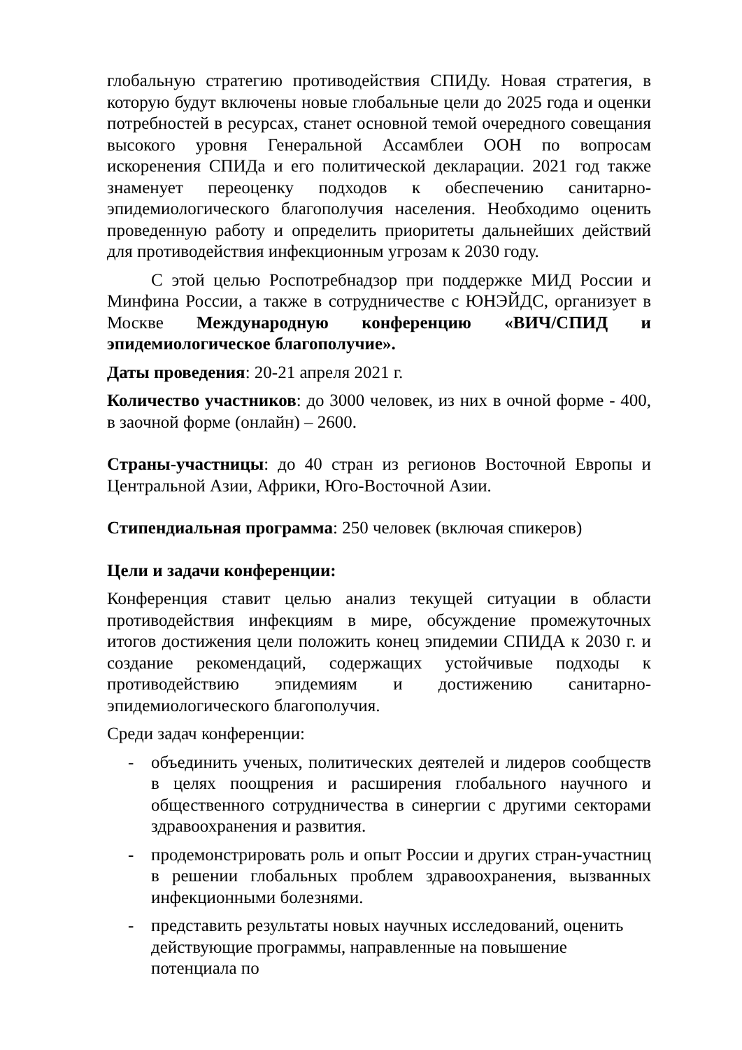глобальную стратегию противодействия СПИДу. Новая стратегия, в которую будут включены новые глобальные цели до 2025 года и оценки потребностей в ресурсах, станет основной темой очередного совещания высокого уровня Генеральной Ассамблеи ООН по вопросам искоренения СПИДа и его политической декларации. 2021 год также знаменует переоценку подходов к обеспечению санитарно-эпидемиологического благополучия населения. Необходимо оценить проведенную работу и определить приоритеты дальнейших действий для противодействия инфекционным угрозам к 2030 году.
С этой целью Роспотребнадзор при поддержке МИД России и Минфина России, а также в сотрудничестве с ЮНЭЙДС, организует в Москве Международную конференцию «ВИЧ/СПИД и эпидемиологическое благополучие».
Даты проведения: 20-21 апреля 2021 г.
Количество участников: до 3000 человек, из них в очной форме - 400, в заочной форме (онлайн) – 2600.
Страны-участницы: до 40 стран из регионов Восточной Европы и Центральной Азии, Африки, Юго-Восточной Азии.
Стипендиальная программа: 250 человек (включая спикеров)
Цели и задачи конференции:
Конференция ставит целью анализ текущей ситуации в области противодействия инфекциям в мире, обсуждение промежуточных итогов достижения цели положить конец эпидемии СПИДА к 2030 г. и создание рекомендаций, содержащих устойчивые подходы к противодействию эпидемиям и достижению санитарно-эпидемиологического благополучия.
Среди задач конференции:
- объединить ученых, политических деятелей и лидеров сообществ в целях поощрения и расширения глобального научного и общественного сотрудничества в синергии с другими секторами здравоохранения и развития.
- продемонстрировать роль и опыт России и других стран-участниц в решении глобальных проблем здравоохранения, вызванных инфекционными болезнями.
- представить результаты новых научных исследований, оценить действующие программы, направленные на повышение потенциала по